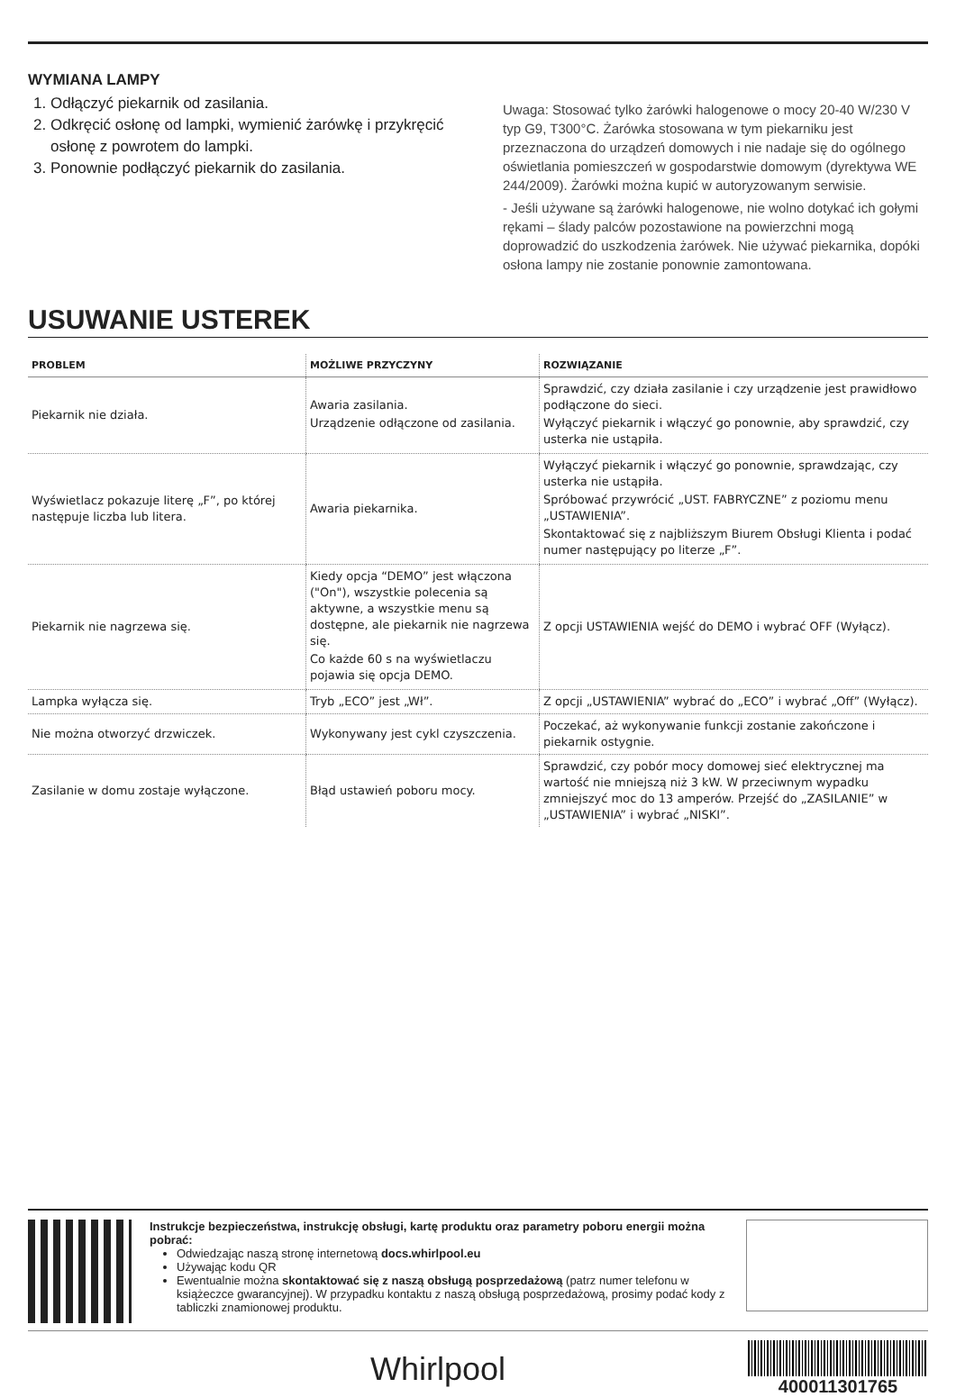WYMIANA LAMPY
1. Odłączyć piekarnik od zasilania.
2. Odkręcić osłonę od lampki, wymienić żarówkę i przykręcić osłonę z powrotem do lampki.
3. Ponownie podłączyć piekarnik do zasilania.
Uwaga: Stosować tylko żarówki halogenowe o mocy 20-40 W/230 V typ G9, T300°C. Żarówka stosowana w tym piekarniku jest przeznaczona do urządzeń domowych i nie nadaje się do ogólnego oświetlania pomieszczeń w gospodarstwie domowym (dyrektywa WE 244/2009). Żarówki można kupić w autoryzowanym serwisie.
- Jeśli używane są żarówki halogenowe, nie wolno dotykać ich gołymi rękami – ślady palców pozostawione na powierzchni mogą doprowadzić do uszkodzenia żarówek. Nie używać piekarnika, dopóki osłona lampy nie zostanie ponownie zamontowana.
USUWANIE USTEREK
| PROBLEM | MOŻLIWE PRZYCZYNY | ROZWIĄZANIE |
| --- | --- | --- |
| Piekarnik nie działa. | Awaria zasilania. Urządzenie odłączone od zasilania. | Sprawdzić, czy działa zasilanie i czy urządzenie jest prawidłowo podłączone do sieci. Wyłączyć piekarnik i włączyć go ponownie, aby sprawdzić, czy usterka nie ustąpiła. |
| Wyświetlacz pokazuje literę „F”, po której następuje liczba lub litera. | Awaria piekarnika. | Wyłączyć piekarnik i włączyć go ponownie, sprawdzając, czy usterka nie ustąpiła. Spróbować przywrócić „UST. FABRYCZNE” z poziomu menu „USTAWIENIA”. Skontaktować się z najbliższym Biurem Obsługi Klienta i podać numer następujący po literze „F”. |
| Piekarnik nie nagrzewa się. | Kiedy opcja “DEMO” jest włączona ("On"), wszystkie polecenia są aktywne, a wszystkie menu są dostępne, ale piekarnik nie nagrzewa się. Co każde 60 s na wyświetlaczu pojawia się opcja DEMO. | Z opcji USTAWIENIA wejść do DEMO i wybrać OFF (Wyłącz). |
| Lampka wyłącza się. | Tryb „ECO” jest „Wł”. | Z opcji „USTAWIENIA” wybrać do „ECO” i wybrać „Off” (Wyłącz). |
| Nie można otworzyć drzwiczek. | Wykonywany jest cykl czyszczenia. | Poczekać, aż wykonywanie funkcji zostanie zakończone i piekarnik ostygnie. |
| Zasilanie w domu zostaje wyłączone. | Błąd ustawień poboru mocy. | Sprawdzić, czy pobór mocy domowej sieć elektrycznej ma wartość nie mniejszą niż 3 kW. W przeciwnym wypadku zmniejszyć moc do 13 amperów. Przejść do „ZASILANIE” w „USTAWIENIA” i wybrać „NISKI”. |
Instrukcje bezpieczeństwa, instrukcję obsługi, kartę produktu oraz parametry poboru energii można pobrać:
Odwiedzając naszą stronę internetową docs.whirlpool.eu
Używając kodu QR
Ewentualnie można skontaktować się z naszą obsługą posprzedażową (patrz numer telefonu w książeczce gwarancyjnej). W przypadku kontaktu z naszą obsługą posprzedażową, prosimy podać kody z tabliczki znamionowej produktu.
Whirlpool
400011301765